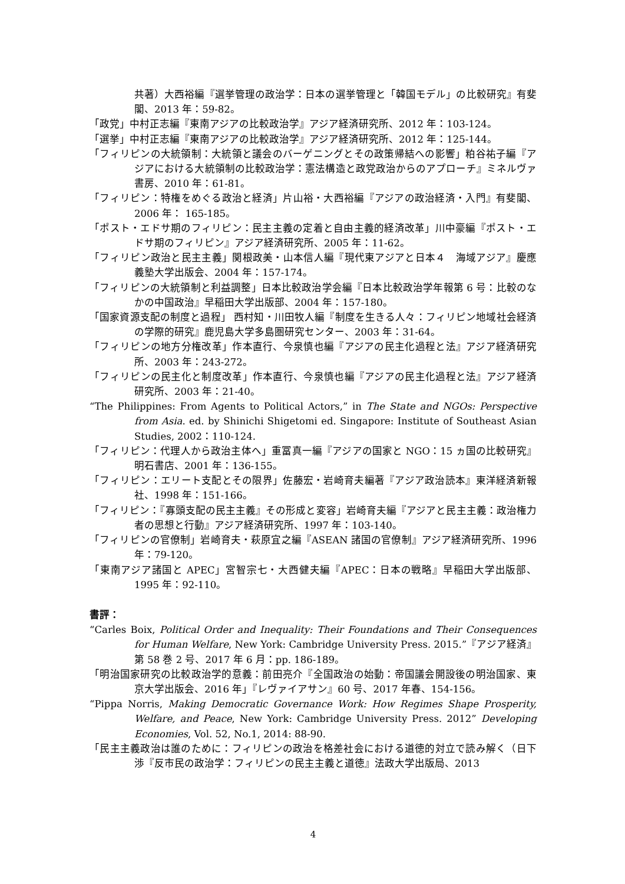共著）大西裕編『選挙管理の政治学：日本の選挙管理と「韓国モデル」の比較研究』有斐閣、2013 年：59-82。
「政党」中村正志編『東南アジアの比較政治学』アジア経済研究所、2012 年：103-124。
「選挙」中村正志編『東南アジアの比較政治学』アジア経済研究所、2012 年：125-144。
「フィリピンの大統領制：大統領と議会のバーゲニングとその政策帰結への影響」粕谷祐子編『アジアにおける大統領制の比較政治学：憲法構造と政党政治からのアプローチ』ミネルヴァ書房、2010 年：61-81。
「フィリピン：特権をめぐる政治と経済」片山裕・大西裕編『アジアの政治経済・入門』有斐閣、2006 年： 165-185。
「ポスト・エドサ期のフィリピン：民主主義の定着と自由主義的経済改革」川中豪編『ポスト・エドサ期のフィリピン』アジア経済研究所、2005 年：11-62。
「フィリピン政治と民主主義」関根政美・山本信人編『現代東アジアと日本４　海域アジア』慶應義塾大学出版会、2004 年：157-174。
「フィリピンの大統領制と利益調整」日本比較政治学会編『日本比較政治学年報第 6 号：比較のなかの中国政治』早稲田大学出版部、2004 年：157-180。
「国家資源支配の制度と過程」 西村知・川田牧人編『制度を生きる人々：フィリピン地域社会経済の学際的研究』鹿児島大学多島圏研究センター、2003 年：31-64。
「フィリピンの地方分権改革」作本直行、今泉慎也編『アジアの民主化過程と法』アジア経済研究所、2003 年：243-272。
「フィリピンの民主化と制度改革」作本直行、今泉慎也編『アジアの民主化過程と法』アジア経済研究所、2003 年：21-40。
“The Philippines: From Agents to Political Actors,” in The State and NGOs: Perspective from Asia. ed. by Shinichi Shigetomi ed. Singapore: Institute of Southeast Asian Studies, 2002：110-124.
「フィリピン：代理人から政治主体へ」重冨真一編『アジアの国家と NGO：15 ヵ国の比較研究』明石書店、2001 年：136-155。
「フィリピン：エリート支配とその限界」佐藤宏・岩崎育夫編著『アジア政治読本』東洋経済新報社、1998 年：151-166。
「フィリピン：『寡頭支配の民主主義』その形成と変容」岩崎育夫編『アジアと民主主義：政治権力者の思想と行動』アジア経済研究所、1997 年：103-140。
「フィリピンの官僚制」岩崎育夫・萩原宜之編『ASEAN 諸国の官僚制』アジア経済研究所、1996 年：79-120。
「東南アジア諸国と APEC」宮智宗七・大西健夫編『APEC：日本の戦略』早稲田大学出版部、1995 年：92-110。
書評：
“Carles Boix, Political Order and Inequality: Their Foundations and Their Consequences for Human Welfare, New York: Cambridge University Press. 2015.”『アジア経済』第 58 巻 2 号、2017 年 6 月：pp. 186-189。
「明治国家研究の比較政治学的意義：前田亮介『全国政治の始動：帝国議会開設後の明治国家、東京大学出版会、2016 年」『レヴァイアサン』60 号、2017 年春、154-156。
“Pippa Norris, Making Democratic Governance Work: How Regimes Shape Prosperity, Welfare, and Peace, New York: Cambridge University Press. 2012” Developing Economies, Vol. 52, No.1, 2014: 88-90.
「民主主義政治は誰のために：フィリピンの政治を格差社会における道徳的対立で読み解く（日下渉『反市民の政治学：フィリピンの民主主義と道徳』法政大学出版局、2013
4